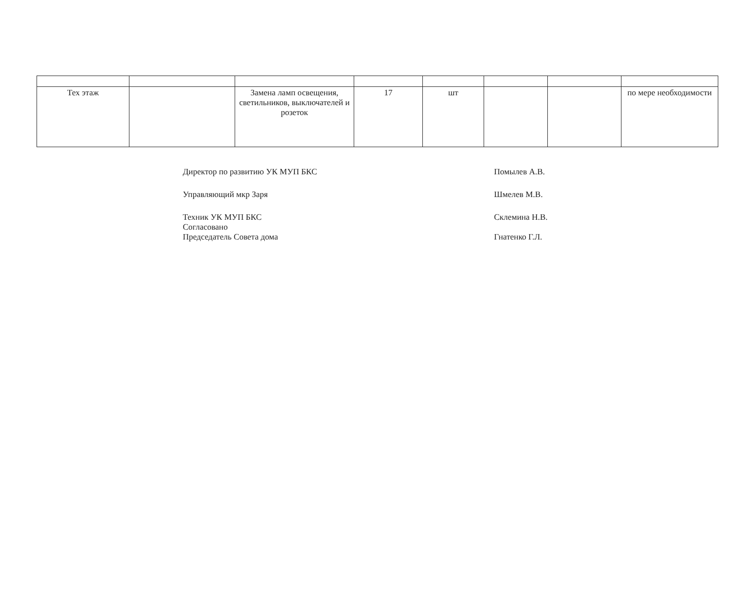| Тех этаж | | Замена ламп освещения, светильников, выключателей и розеток | 17 | шт | | | по мере необходимости |
Директор по развитию УК МУП БКС Помылев А.В.
Управляющий мкр Заря Шмелев М.В.
Техник УК МУП БКС
Согласовано
Председатель Совета дома Склемина Н.В.
Гнатенко Г.Л.